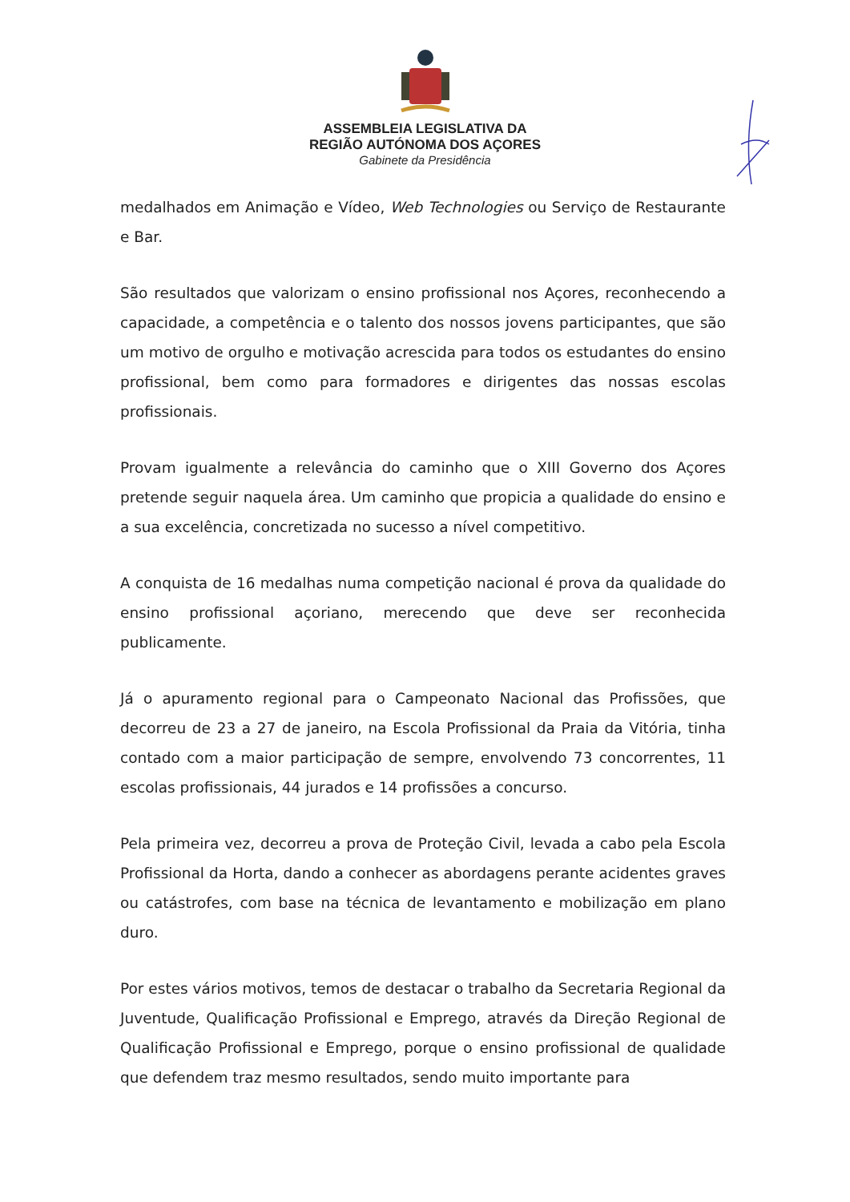ASSEMBLEIA LEGISLATIVA DA
REGIÃO AUTÓNOMA DOS AÇORES
Gabinete da Presidência
medalhados em Animação e Vídeo, Web Technologies ou Serviço de Restaurante e Bar.
São resultados que valorizam o ensino profissional nos Açores, reconhecendo a capacidade, a competência e o talento dos nossos jovens participantes, que são um motivo de orgulho e motivação acrescida para todos os estudantes do ensino profissional, bem como para formadores e dirigentes das nossas escolas profissionais.
Provam igualmente a relevância do caminho que o XIII Governo dos Açores pretende seguir naquela área. Um caminho que propicia a qualidade do ensino e a sua excelência, concretizada no sucesso a nível competitivo.
A conquista de 16 medalhas numa competição nacional é prova da qualidade do ensino profissional açoriano, merecendo que deve ser reconhecida publicamente.
Já o apuramento regional para o Campeonato Nacional das Profissões, que decorreu de 23 a 27 de janeiro, na Escola Profissional da Praia da Vitória, tinha contado com a maior participação de sempre, envolvendo 73 concorrentes, 11 escolas profissionais, 44 jurados e 14 profissões a concurso.
Pela primeira vez, decorreu a prova de Proteção Civil, levada a cabo pela Escola Profissional da Horta, dando a conhecer as abordagens perante acidentes graves ou catástrofes, com base na técnica de levantamento e mobilização em plano duro.
Por estes vários motivos, temos de destacar o trabalho da Secretaria Regional da Juventude, Qualificação Profissional e Emprego, através da Direção Regional de Qualificação Profissional e Emprego, porque o ensino profissional de qualidade que defendem traz mesmo resultados, sendo muito importante para